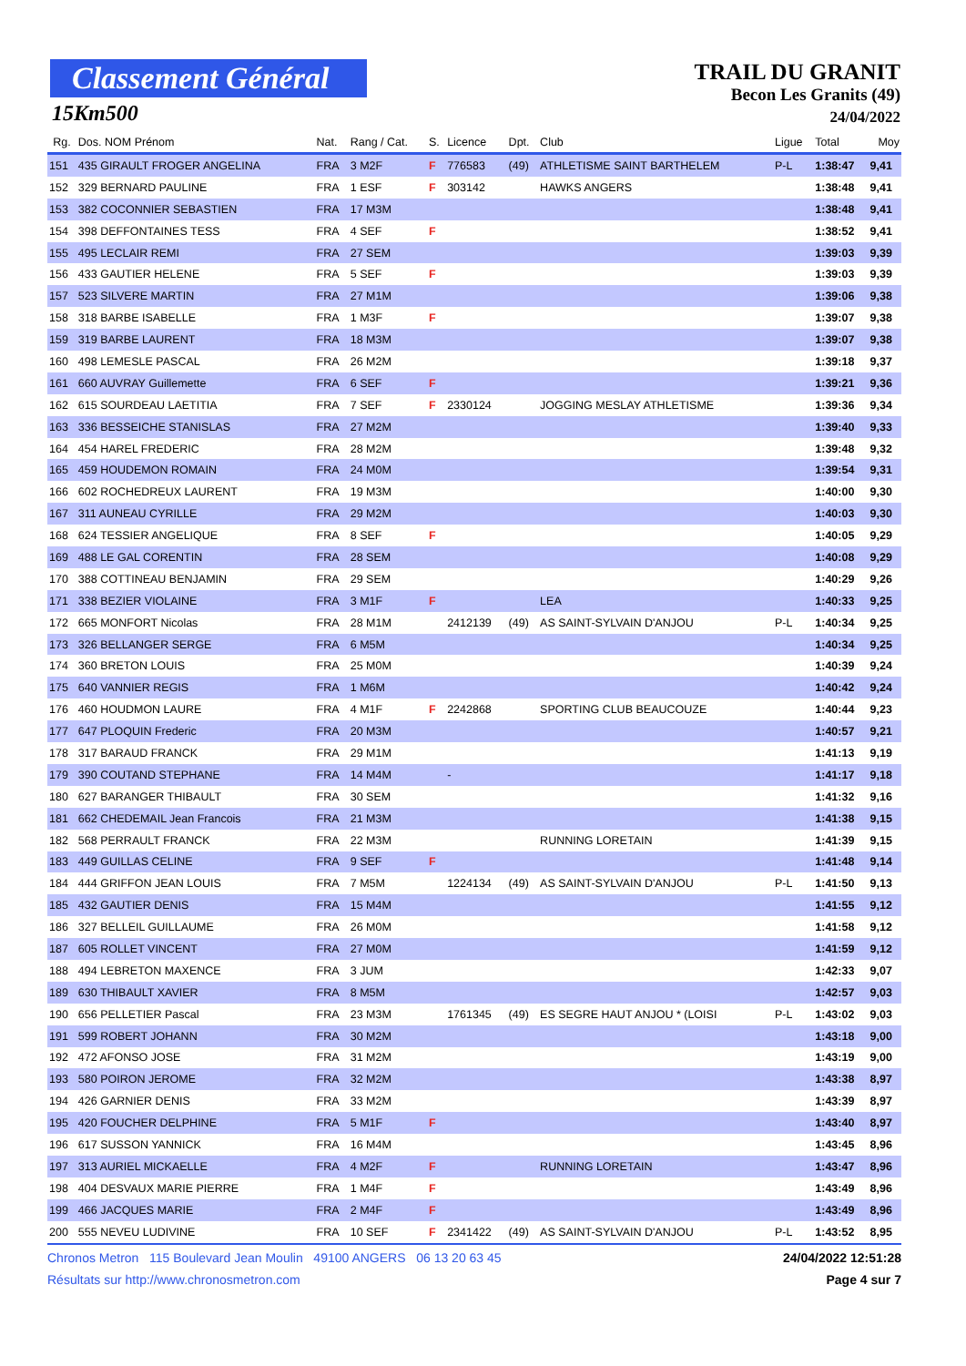Classement Général
15Km500
TRAIL DU GRANIT
Becon Les Granits (49)
24/04/2022
| Rg. | Dos. NOM Prénom | Nat. | Rang / Cat. | S. | Licence | Dpt. | Club | Ligue | Total | Moy |
| --- | --- | --- | --- | --- | --- | --- | --- | --- | --- | --- |
| 151 | 435 GIRAULT FROGER ANGELINA | FRA | 3 M2F | F | 776583 | (49) | ATHLETISME SAINT BARTHELEM | P-L | 1:38:47 | 9,41 |
| 152 | 329 BERNARD PAULINE | FRA | 1 ESF | F | 303142 | | HAWKS ANGERS | | 1:38:48 | 9,41 |
| 153 | 382 COCONNIER SEBASTIEN | FRA | 17 M3M | | | | | | 1:38:48 | 9,41 |
| 154 | 398 DEFFONTAINES TESS | FRA | 4 SEF | F | | | | | 1:38:52 | 9,41 |
| 155 | 495 LECLAIR REMI | FRA | 27 SEM | | | | | | 1:39:03 | 9,39 |
| 156 | 433 GAUTIER HELENE | FRA | 5 SEF | F | | | | | 1:39:03 | 9,39 |
| 157 | 523 SILVERE MARTIN | FRA | 27 M1M | | | | | | 1:39:06 | 9,38 |
| 158 | 318 BARBE ISABELLE | FRA | 1 M3F | F | | | | | 1:39:07 | 9,38 |
| 159 | 319 BARBE LAURENT | FRA | 18 M3M | | | | | | 1:39:07 | 9,38 |
| 160 | 498 LEMESLE PASCAL | FRA | 26 M2M | | | | | | 1:39:18 | 9,37 |
| 161 | 660 AUVRAY Guillemette | FRA | 6 SEF | F | | | | | 1:39:21 | 9,36 |
| 162 | 615 SOURDEAU LAETITIA | FRA | 7 SEF | F | 2330124 | | JOGGING MESLAY ATHLETISME | | 1:39:36 | 9,34 |
| 163 | 336 BESSEICHE STANISLAS | FRA | 27 M2M | | | | | | 1:39:40 | 9,33 |
| 164 | 454 HAREL FREDERIC | FRA | 28 M2M | | | | | | 1:39:48 | 9,32 |
| 165 | 459 HOUDEMON ROMAIN | FRA | 24 M0M | | | | | | 1:39:54 | 9,31 |
| 166 | 602 ROCHEDREUX LAURENT | FRA | 19 M3M | | | | | | 1:40:00 | 9,30 |
| 167 | 311 AUNEAU CYRILLE | FRA | 29 M2M | | | | | | 1:40:03 | 9,30 |
| 168 | 624 TESSIER ANGELIQUE | FRA | 8 SEF | F | | | | | 1:40:05 | 9,29 |
| 169 | 488 LE GAL CORENTIN | FRA | 28 SEM | | | | | | 1:40:08 | 9,29 |
| 170 | 388 COTTINEAU BENJAMIN | FRA | 29 SEM | | | | | | 1:40:29 | 9,26 |
| 171 | 338 BEZIER VIOLAINE | FRA | 3 M1F | F | | | LEA | | 1:40:33 | 9,25 |
| 172 | 665 MONFORT Nicolas | FRA | 28 M1M | | 2412139 | (49) | AS SAINT-SYLVAIN D'ANJOU | P-L | 1:40:34 | 9,25 |
| 173 | 326 BELLANGER SERGE | FRA | 6 M5M | | | | | | 1:40:34 | 9,25 |
| 174 | 360 BRETON LOUIS | FRA | 25 M0M | | | | | | 1:40:39 | 9,24 |
| 175 | 640 VANNIER REGIS | FRA | 1 M6M | | | | | | 1:40:42 | 9,24 |
| 176 | 460 HOUDMON LAURE | FRA | 4 M1F | F | 2242868 | | SPORTING CLUB BEAUCOUZE | | 1:40:44 | 9,23 |
| 177 | 647 PLOQUIN Frederic | FRA | 20 M3M | | | | | | 1:40:57 | 9,21 |
| 178 | 317 BARAUD FRANCK | FRA | 29 M1M | | | | | | 1:41:13 | 9,19 |
| 179 | 390 COUTAND STEPHANE | FRA | 14 M4M | | - | | | | 1:41:17 | 9,18 |
| 180 | 627 BARANGER THIBAULT | FRA | 30 SEM | | | | | | 1:41:32 | 9,16 |
| 181 | 662 CHEDEMAIL Jean Francois | FRA | 21 M3M | | | | | | 1:41:38 | 9,15 |
| 182 | 568 PERRAULT FRANCK | FRA | 22 M3M | | | | RUNNING LORETAIN | | 1:41:39 | 9,15 |
| 183 | 449 GUILLAS CELINE | FRA | 9 SEF | F | | | | | 1:41:48 | 9,14 |
| 184 | 444 GRIFFON JEAN LOUIS | FRA | 7 M5M | | 1224134 | (49) | AS SAINT-SYLVAIN D'ANJOU | P-L | 1:41:50 | 9,13 |
| 185 | 432 GAUTIER DENIS | FRA | 15 M4M | | | | | | 1:41:55 | 9,12 |
| 186 | 327 BELLEIL GUILLAUME | FRA | 26 M0M | | | | | | 1:41:58 | 9,12 |
| 187 | 605 ROLLET VINCENT | FRA | 27 M0M | | | | | | 1:41:59 | 9,12 |
| 188 | 494 LEBRETON MAXENCE | FRA | 3 JUM | | | | | | 1:42:33 | 9,07 |
| 189 | 630 THIBAULT XAVIER | FRA | 8 M5M | | | | | | 1:42:57 | 9,03 |
| 190 | 656 PELLETIER Pascal | FRA | 23 M3M | | 1761345 | (49) | ES SEGRE HAUT ANJOU * (LOISI | P-L | 1:43:02 | 9,03 |
| 191 | 599 ROBERT JOHANN | FRA | 30 M2M | | | | | | 1:43:18 | 9,00 |
| 192 | 472 AFONSO JOSE | FRA | 31 M2M | | | | | | 1:43:19 | 9,00 |
| 193 | 580 POIRON JEROME | FRA | 32 M2M | | | | | | 1:43:38 | 8,97 |
| 194 | 426 GARNIER DENIS | FRA | 33 M2M | | | | | | 1:43:39 | 8,97 |
| 195 | 420 FOUCHER DELPHINE | FRA | 5 M1F | F | | | | | 1:43:40 | 8,97 |
| 196 | 617 SUSSON YANNICK | FRA | 16 M4M | | | | | | 1:43:45 | 8,96 |
| 197 | 313 AURIEL MICKAELLE | FRA | 4 M2F | F | | | RUNNING LORETAIN | | 1:43:47 | 8,96 |
| 198 | 404 DESVAUX MARIE PIERRE | FRA | 1 M4F | F | | | | | 1:43:49 | 8,96 |
| 199 | 466 JACQUES MARIE | FRA | 2 M4F | F | | | | | 1:43:49 | 8,96 |
| 200 | 555 NEVEU LUDIVINE | FRA | 10 SEF | F | 2341422 | (49) | AS SAINT-SYLVAIN D'ANJOU | P-L | 1:43:52 | 8,95 |
Chronos Metron 115 Boulevard Jean Moulin 49100 ANGERS 06 13 20 63 45 24/04/2022 12:51:28
Résultats sur http://www.chronosmetron.com Page 4 sur 7